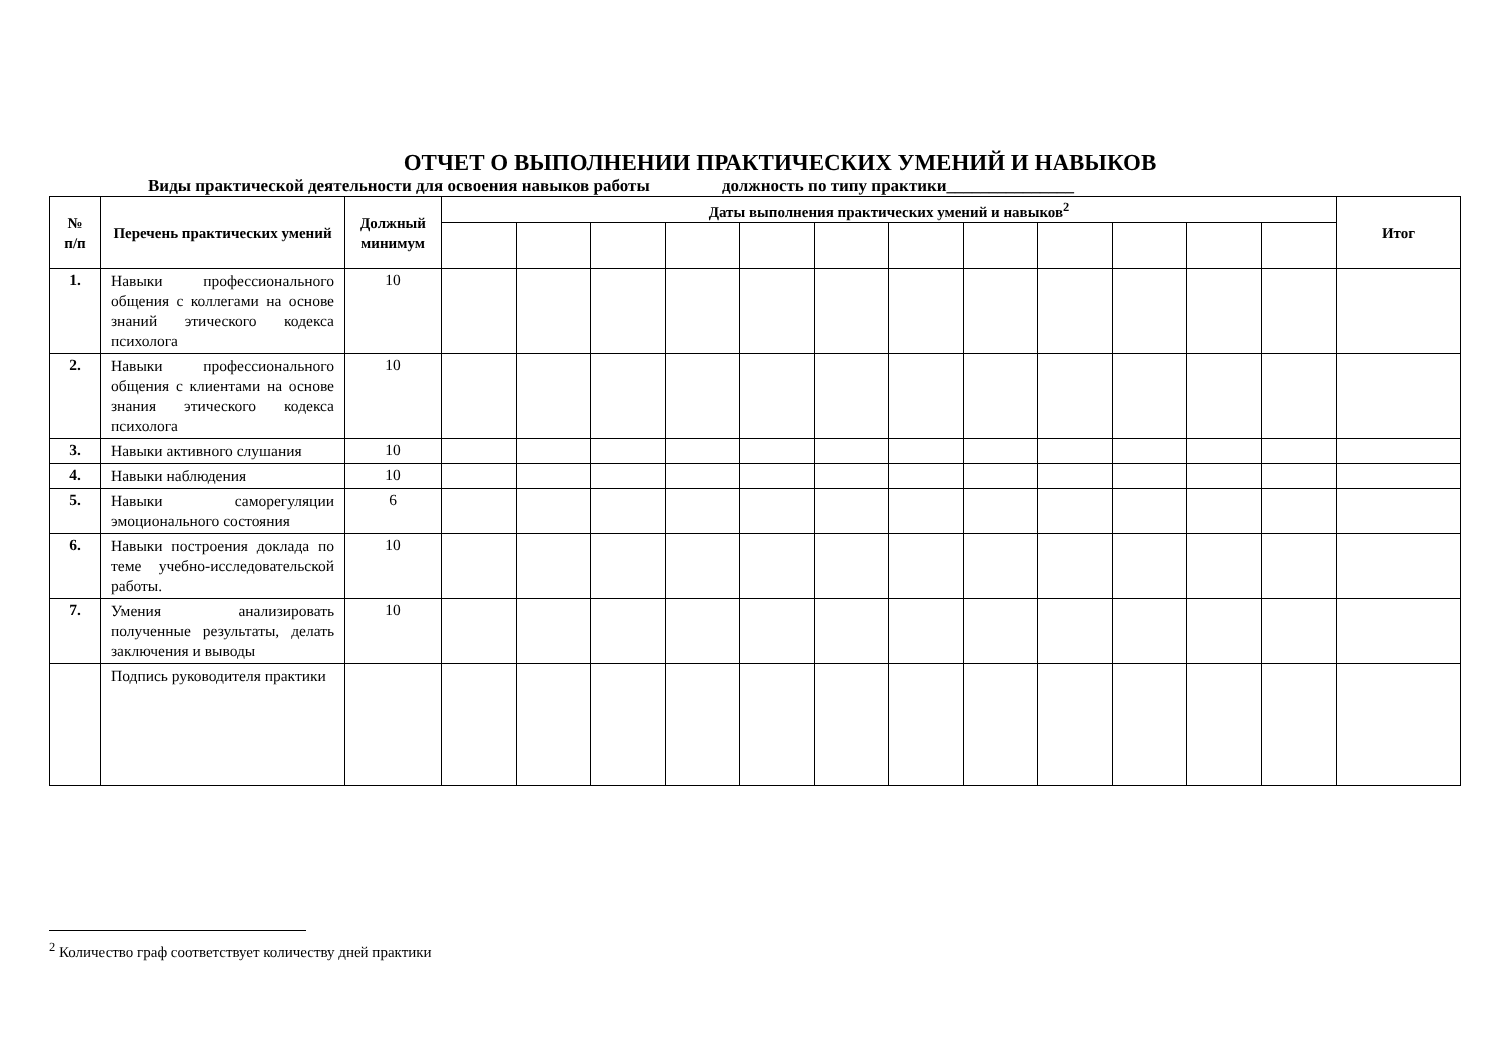ОТЧЕТ О ВЫПОЛНЕНИИ ПРАКТИЧЕСКИХ УМЕНИЙ И НАВЫКОВ
Виды практической деятельности для освоения навыков работы должность по типу практики_______________
| № п/п | Перечень практических умений | Должный минимум | Даты выполнения практических умений и навыков<sup>2</sup> | | | | | | | | | | | | Итог |
| --- | --- | --- | --- | --- | --- | --- | --- | --- | --- | --- | --- | --- | --- | --- | --- |
| 1. | Навыки профессионального общения с коллегами на основе знаний этического кодекса психолога | 10 | | | | | | | | | | | | | |
| 2. | Навыки профессионального общения с клиентами на основе знания этического кодекса психолога | 10 | | | | | | | | | | | | | |
| 3. | Навыки активного слушания | 10 | | | | | | | | | | | | | |
| 4. | Навыки наблюдения | 10 | | | | | | | | | | | | | |
| 5. | Навыки саморегуляции эмоционального состояния | 6 | | | | | | | | | | | | | |
| 6. | Навыки построения доклада по теме учебно-исследовательской работы. | 10 | | | | | | | | | | | | | |
| 7. | Умения анализировать полученные результаты, делать заключения и выводы | 10 | | | | | | | | | | | | | |
| | Подпись руководителя практики | | | | | | | | | | | | | | |
<sup>2</sup> Количество граф соответствует количеству дней практики